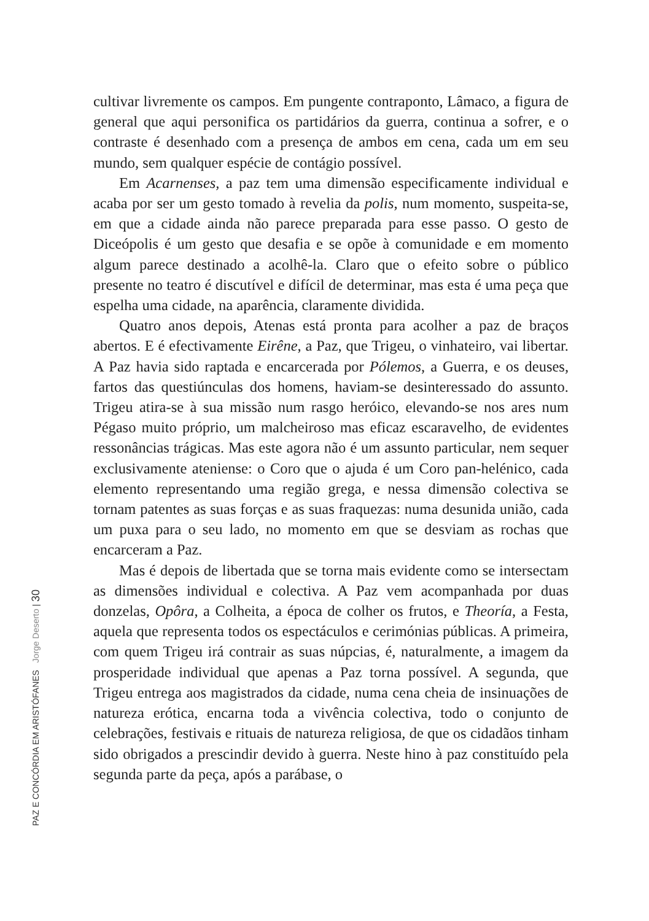cultivar livremente os campos. Em pungente contraponto, Lâmaco, a figura de general que aqui personifica os partidários da guerra, continua a sofrer, e o contraste é desenhado com a presença de ambos em cena, cada um em seu mundo, sem qualquer espécie de contágio possível.
Em Acarnenses, a paz tem uma dimensão especificamente individual e acaba por ser um gesto tomado à revelia da polis, num momento, suspeita-se, em que a cidade ainda não parece preparada para esse passo. O gesto de Diceópolis é um gesto que desafia e se opõe à comunidade e em momento algum parece destinado a acolhê-la. Claro que o efeito sobre o público presente no teatro é discutível e difícil de determinar, mas esta é uma peça que espelha uma cidade, na aparência, claramente dividida.
Quatro anos depois, Atenas está pronta para acolher a paz de braços abertos. E é efectivamente Eirêne, a Paz, que Trigeu, o vinhateiro, vai libertar. A Paz havia sido raptada e encarcerada por Pólemos, a Guerra, e os deuses, fartos das questiúnculas dos homens, haviam-se desinteressado do assunto. Trigeu atira-se à sua missão num rasgo heróico, elevando-se nos ares num Pégaso muito próprio, um malcheiroso mas eficaz escaravelho, de evidentes ressonâncias trágicas. Mas este agora não é um assunto particular, nem sequer exclusivamente ateniense: o Coro que o ajuda é um Coro pan-helénico, cada elemento representando uma região grega, e nessa dimensão colectiva se tornam patentes as suas forças e as suas fraquezas: numa desunida união, cada um puxa para o seu lado, no momento em que se desviam as rochas que encarceram a Paz.
Mas é depois de libertada que se torna mais evidente como se intersectam as dimensões individual e colectiva. A Paz vem acompanhada por duas donzelas, Opôra, a Colheita, a época de colher os frutos, e Theoría, a Festa, aquela que representa todos os espectáculos e cerimónias públicas. A primeira, com quem Trigeu irá contrair as suas núpcias, é, naturalmente, a imagem da prosperidade individual que apenas a Paz torna possível. A segunda, que Trigeu entrega aos magistrados da cidade, numa cena cheia de insinuações de natureza erótica, encarna toda a vivência colectiva, todo o conjunto de celebrações, festivais e rituais de natureza religiosa, de que os cidadãos tinham sido obrigados a prescindir devido à guerra. Neste hino à paz constituído pela segunda parte da peça, após a parábase, o
PAZ E CONCÓRDIA EM ARISTÓFANES Jorge Deserto | 30